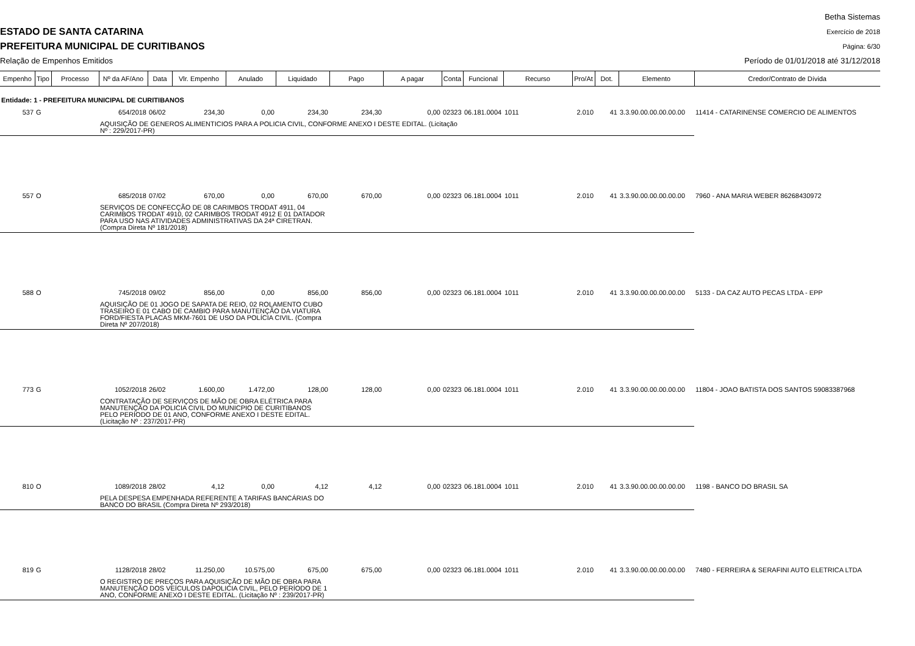ESTADO DE SANTA CATARINA
PREFEITURA MUNICIPAL DE CURITIBANOS
Relação de Empenhos Emitidos
Betha Sistemas
Exercício de 2018
Página: 6/30
Período de 01/01/2018 até 31/12/2018
| Empenho | Tipo | Processo | Nº da AF/Ano | Data | Vlr. Empenho | Anulado | Liquidado | Pago | A pagar | Conta | Funcional | Recurso | Pro/At | Dot. | Elemento | Credor/Contrato de Dívida |
| --- | --- | --- | --- | --- | --- | --- | --- | --- | --- | --- | --- | --- | --- | --- | --- | --- |
| Entidade: 1 - PREFEITURA MUNICIPAL DE CURITIBANOS | | | | | | | | | | | | | | | | |
| 537 | G | | 654/2018 | 06/02 | 234,30 | 0,00 | 234,30 | 234,30 | 0,00 | 02323 | 06.181.0004 | 1011 | 2.010 | 41 | 3.3.90.00.00.00.00.00 | 11414 - CATARINENSE COMERCIO DE ALIMENTOS |
| | | | AQUISIÇÃO DE GENEROS ALIMENTICIOS PARA A POLICIA CIVIL, CONFORME ANEXO I DESTE EDITAL. (Licitação Nº : 229/2017-PR) | | | | | | | | | | | | | |
| 557 | O | | 685/2018 | 07/02 | 670,00 | 0,00 | 670,00 | 670,00 | 0,00 | 02323 | 06.181.0004 | 1011 | 2.010 | 41 | 3.3.90.00.00.00.00.00 | 7960 - ANA MARIA WEBER 86268430972 |
| | | | SERVIÇOS DE CONFECÇÃO DE 08 CARIMBOS TRODAT 4911, 04 CARIMBOS TRODAT 4910, 02 CARIMBOS TRODAT 4912 E 01 DATADOR PARA USO NAS ATIVIDADES ADMINISTRATIVAS DA 24ª CIRETRAN. (Compra Direta Nº 181/2018) | | | | | | | | | | | | | |
| 588 | O | | 745/2018 | 09/02 | 856,00 | 0,00 | 856,00 | 856,00 | 0,00 | 02323 | 06.181.0004 | 1011 | 2.010 | 41 | 3.3.90.00.00.00.00.00 | 5133 - DA CAZ AUTO PECAS LTDA - EPP |
| | | | AQUISIÇÃO DE 01 JOGO DE SAPATA DE REIO, 02 ROLAMENTO CUBO TRASEIRO E 01 CABO DE CAMBIO PARA MANUTENÇÃO DA VIATURA FORD/FIESTA PLACAS MKM-7601 DE USO DA POLÍCIA CIVIL. (Compra Direta Nº 207/2018) | | | | | | | | | | | | | |
| 773 | G | | 1052/2018 | 26/02 | 1.600,00 | 1.472,00 | 128,00 | 128,00 | 0,00 | 02323 | 06.181.0004 | 1011 | 2.010 | 41 | 3.3.90.00.00.00.00.00 | 11804 - JOAO BATISTA DOS SANTOS 59083387968 |
| | | | CONTRATAÇÃO DE SERVIÇOS DE MÃO DE OBRA ELÉTRICA PARA MANUTENÇÃO DA POLICIA CIVIL DO MUNICPIO DE CURITIBANOS PELO PERÍODO DE 01 ANO, CONFORME ANEXO I DESTE EDITAL. (Licitação Nº : 237/2017-PR) | | | | | | | | | | | | | |
| 810 | O | | 1089/2018 | 28/02 | 4,12 | 0,00 | 4,12 | 4,12 | 0,00 | 02323 | 06.181.0004 | 1011 | 2.010 | 41 | 3.3.90.00.00.00.00.00 | 1198 - BANCO DO BRASIL SA |
| | | | PELA DESPESA EMPENHADA REFERENTE A TARIFAS BANCÁRIAS DO BANCO DO BRASIL (Compra Direta Nº 293/2018) | | | | | | | | | | | | | |
| 819 | G | | 1128/2018 | 28/02 | 11.250,00 | 10.575,00 | 675,00 | 675,00 | 0,00 | 02323 | 06.181.0004 | 1011 | 2.010 | 41 | 3.3.90.00.00.00.00.00 | 7480 - FERREIRA & SERAFINI AUTO ELETRICA LTDA |
| | | | O REGISTRO DE PREÇOS PARA AQUISIÇÃO DE MÃO DE OBRA PARA MANUTENÇÃO DOS VEÍCULOS DAPOLICIA CIVIL, PELO PERÍODO DE 1 ANO, CONFORME ANEXO I DESTE EDITAL. (Licitação Nº : 239/2017-PR) | | | | | | | | | | | | | |